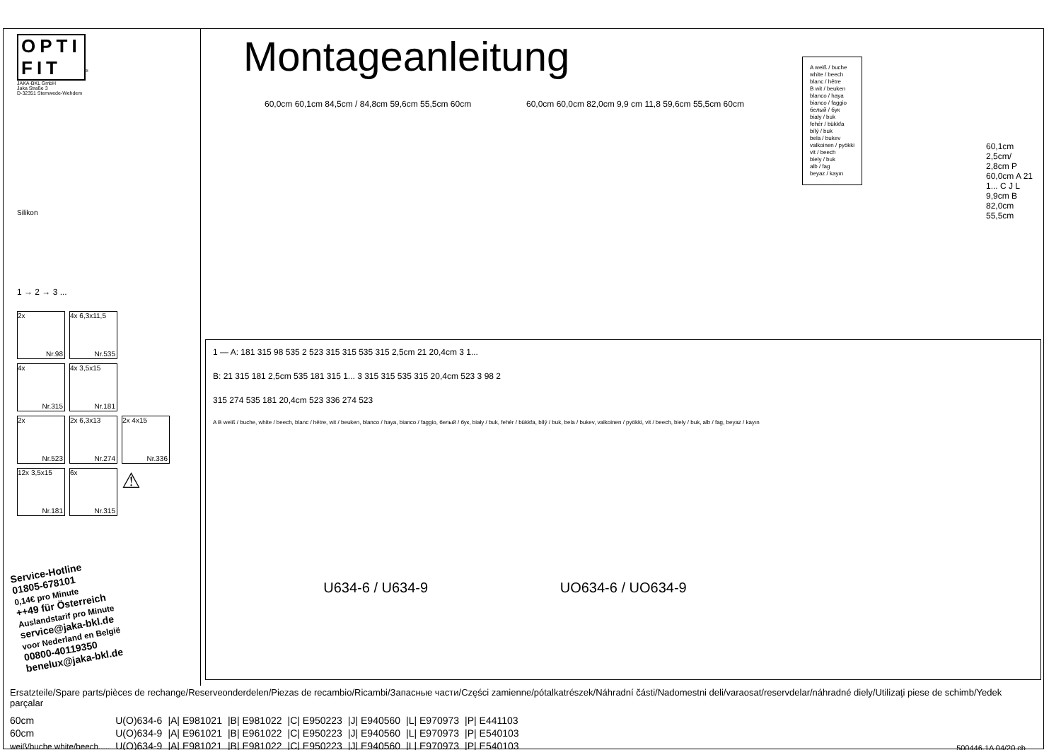OPTI
FIT
<sup>®</sup>
JAKA-BKL GmbH
Jaka Straße 3
D-32351 Stemwede-Wehdem
Silikon
1 → 2 → 3 ...
2x
Nr.98
4x 6,3x11,5
Nr.535
4x
Nr.315
4x 3,5x15
Nr.181
2x
Nr.523
2x 6,3x13
Nr.274
2x 4x15
Nr.336
12x 3,5x15
Nr.181
6x
Nr.315
⚠
Service-Hotline
01805-678101
0,14€ pro Minute
++49 für Österreich
Auslandstarif pro Minute
service@jaka-bkl.de
voor Nederland en België
00800-40119350
benelux@jaka-bkl.de
Montageanleitung
A weiß / buche
white / beech
blanc / hêtre
B wit / beuken
blanco / haya
bianco / faggio
белый / бук
biały / buk
fehér / bükkfa
bílý / buk
bela / bukev
valkoinen / pyökki
vit / beech
biely / buk
alb / fag
beyaz / kayın
60,0cm 60,1cm 84,5cm / 84,8cm 59,6cm 55,5cm 60cm
60,0cm 60,0cm 82,0cm 9,9 cm 11,8 59,6cm 55,5cm 60cm
60,1cm 2,5cm/ 2,8cm P 60,0cm A 21 1... C J L 9,9cm B 82,0cm 55,5cm
U634-6 / U634-9 UO634-6 / UO634-9
1 — A: 181 315 98 535 2 523 315 315 535 315 2,5cm 21 20,4cm 3 1...
B: 21 315 181 2,5cm 535 181 315 1... 3 315 315 535 315 20,4cm 523 3 98 2
315 274 535 181 20,4cm 523 336 274 523
A B weiß / buche, white / beech, blanc / hêtre, wit / beuken, blanco / haya, bianco / faggio, белый / бук, biały / buk, fehér / bükkfa, bílý / buk, bela / bukev, valkoinen / pyökki, vit / beech, biely / buk, alb / fag, beyaz / kayın
Ersatzteile/Spare parts/pièces de rechange/Reserveonderdelen/Piezas de recambio/Ricambi/Запасные части/Części zamienne/pótalkatrészek/Náhradní části/Nadomestni deli/varaosat/reservdelar/náhradné diely/Utilizaţi piese de schimb/Yedek parçalar
| 60cm | U(O)634-6 | /A/ E981021 | /B/ E981022 | /C/ E950223 | /J/ E940560 | /L/ E970973 | /P/ E441103 |
| 60cm | U(O)634-9 | /A/ E961021 | /B/ E961022 | /C/ E950223 | /J/ E940560 | /L/ E970973 | /P/ E540103 |
| weiß/buche white/beech..... | U(O)634-9 | /A/ E981021 | /B/ E981022 | /C/ E950223 | /J/ E940560 | /L/ E970973 | /P/ E540103 |
500446.1A 04/20 cb